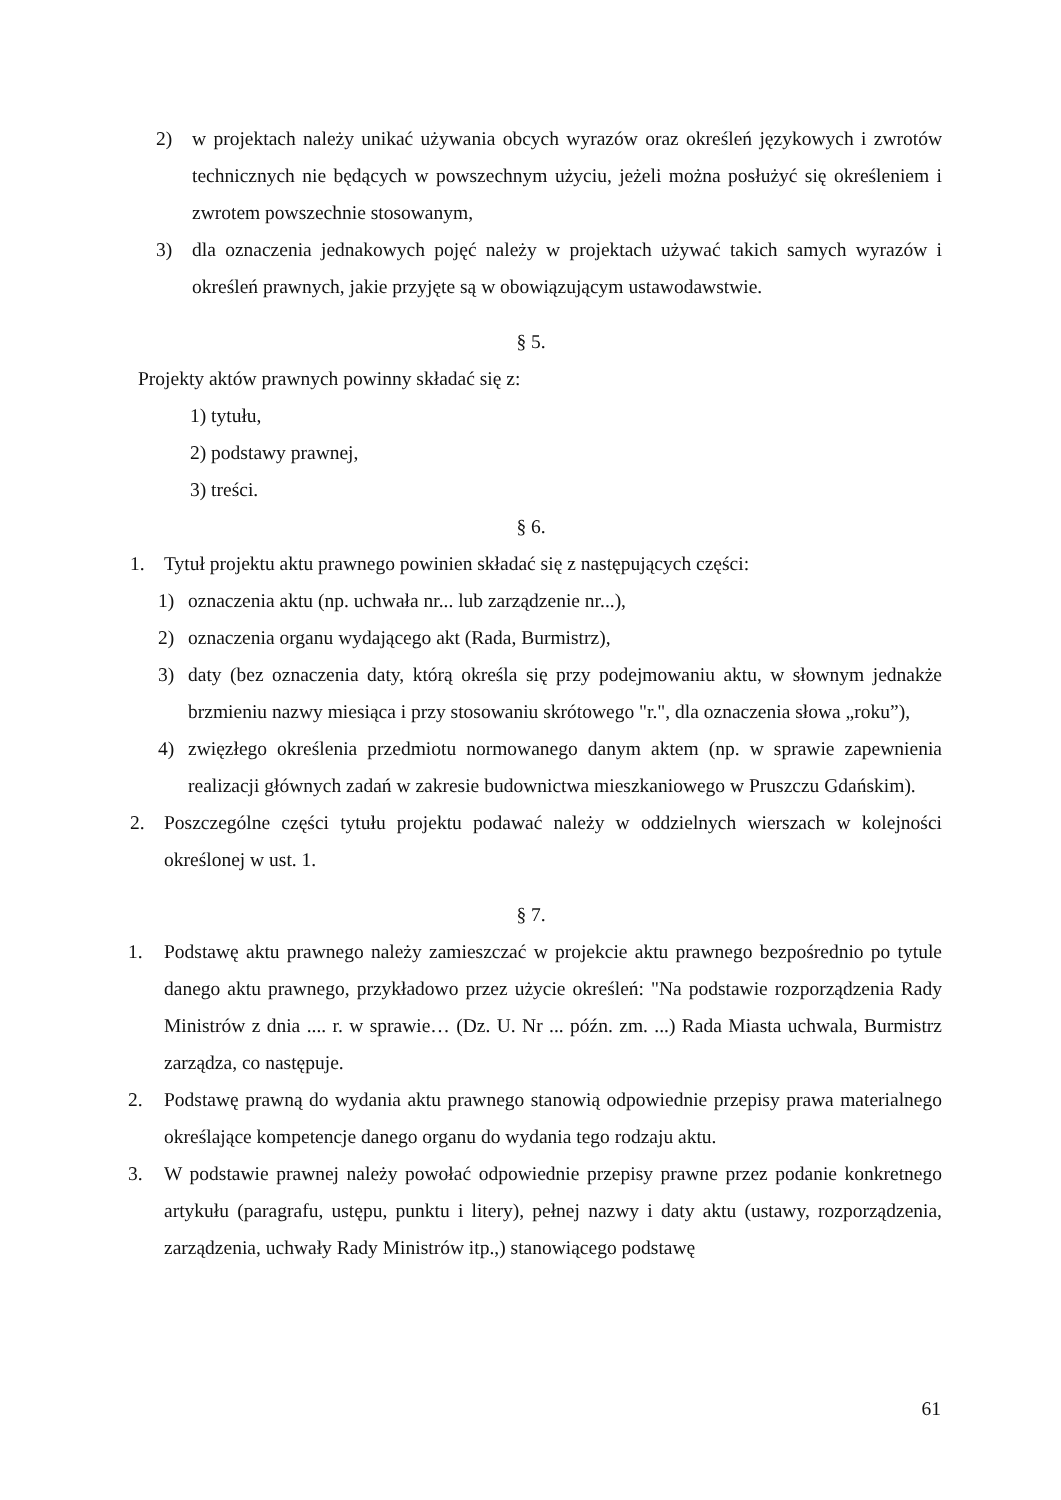2) w projektach należy unikać używania obcych wyrazów oraz określeń językowych i zwrotów technicznych nie będących w powszechnym użyciu, jeżeli można posłużyć się określeniem i zwrotem powszechnie stosowanym,
3) dla oznaczenia jednakowych pojęć należy w projektach używać takich samych wyrazów i określeń prawnych, jakie przyjęte są w obowiązującym ustawodawstwie.
§ 5.
Projekty aktów prawnych powinny składać się z:
1) tytułu,
2) podstawy prawnej,
3) treści.
§ 6.
1. Tytuł projektu aktu prawnego powinien składać się z następujących części:
1) oznaczenia aktu (np. uchwała nr... lub zarządzenie nr...),
2) oznaczenia organu wydającego akt (Rada, Burmistrz),
3) daty (bez oznaczenia daty, którą określa się przy podejmowaniu aktu, w słownym jednakże brzmieniu nazwy miesiąca i przy stosowaniu skrótowego "r.", dla oznaczenia słowa „roku”),
4) zwięzłego określenia przedmiotu normowanego danym aktem (np. w sprawie zapewnienia realizacji głównych zadań w zakresie budownictwa mieszkaniowego w Pruszczu Gdańskim).
2. Poszczególne części tytułu projektu podawać należy w oddzielnych wierszach w kolejności określonej w ust. 1.
§ 7.
1. Podstawę aktu prawnego należy zamieszczać w projekcie aktu prawnego bezpośrednio po tytule danego aktu prawnego, przykładowo przez użycie określeń: "Na podstawie rozporządzenia Rady Ministrów z dnia .... r. w sprawie… (Dz. U. Nr ... późn. zm. ...) Rada Miasta uchwala, Burmistrz zarządza, co następuje.
2. Podstawę prawną do wydania aktu prawnego stanowią odpowiednie przepisy prawa materialnego określające kompetencje danego organu do wydania tego rodzaju aktu.
3. W podstawie prawnej należy powołać odpowiednie przepisy prawne przez podanie konkretnego artykułu (paragrafu, ustępu, punktu i litery), pełnej nazwy i daty aktu (ustawy, rozporządzenia, zarządzenia, uchwały Rady Ministrów itp.,) stanowiącego podstawę
61